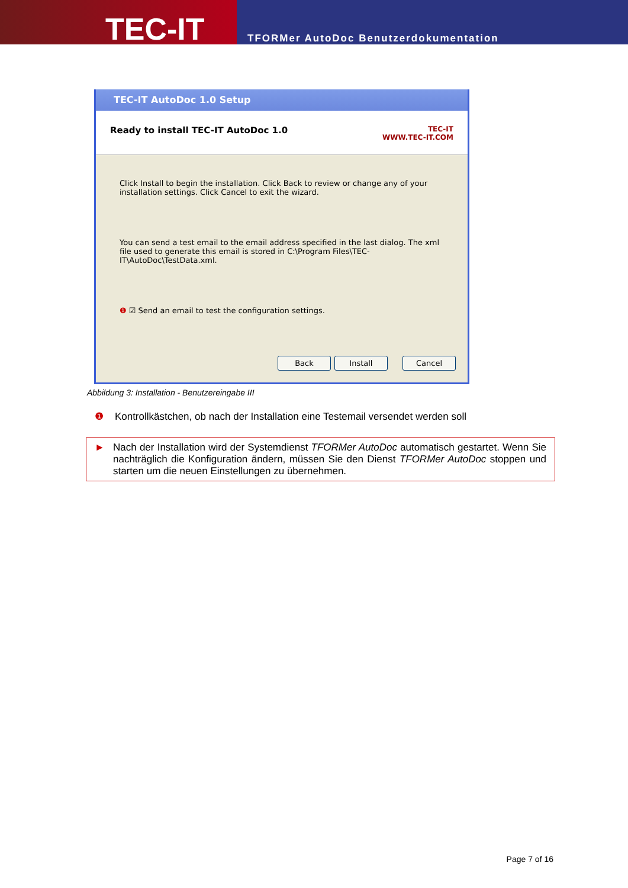TEC-IT
TFORMer AutoDoc Benutzerdokumentation
TEC-IT AutoDoc 1.0 Setup
Ready to install TEC-IT AutoDoc 1.0 TEC-IT
WWW.TEC-IT.COM
Click Install to begin the installation. Click Back to review or change any of your installation settings. Click Cancel to exit the wizard.
You can send a test email to the email address specified in the last dialog. The xml file used to generate this email is stored in C:\Program Files\TEC-IT\AutoDoc\TestData.xml.
❶ ☑ Send an email to test the configuration settings.
Back Install Cancel
Abbildung 3: Installation - Benutzereingabe III
❶ Kontrollkästchen, ob nach der Installation eine Testemail versendet werden soll
► Nach der Installation wird der Systemdienst TFORMer AutoDoc automatisch gestartet. Wenn Sie nachträglich die Konfiguration ändern, müssen Sie den Dienst TFORMer AutoDoc stoppen und starten um die neuen Einstellungen zu übernehmen.
Page 7 of 16